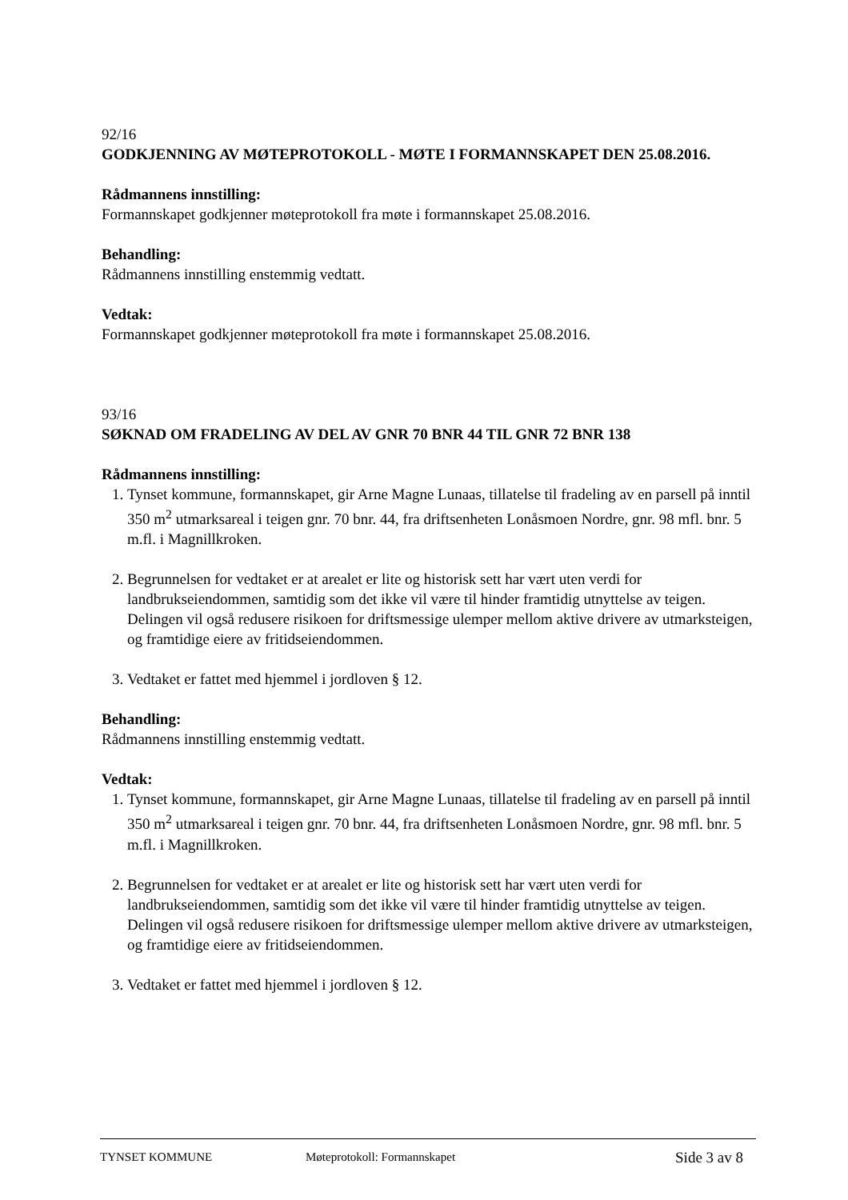92/16
GODKJENNING AV MØTEPROTOKOLL - MØTE I FORMANNSKAPET DEN 25.08.2016.
Rådmannens innstilling:
Formannskapet godkjenner møteprotokoll fra møte i formannskapet 25.08.2016.
Behandling:
Rådmannens innstilling enstemmig vedtatt.
Vedtak:
Formannskapet godkjenner møteprotokoll fra møte i formannskapet 25.08.2016.
93/16
SØKNAD OM FRADELING AV DEL AV GNR 70 BNR 44 TIL GNR 72 BNR 138
Rådmannens innstilling:
1. Tynset kommune, formannskapet, gir Arne Magne Lunaas, tillatelse til fradeling av en parsell på inntil 350 m<sup>2</sup> utmarksareal i teigen gnr. 70 bnr. 44, fra driftsenheten Lonåsmoen Nordre, gnr. 98 mfl. bnr. 5 m.fl. i Magnillkroken.
2. Begrunnelsen for vedtaket er at arealet er lite og historisk sett har vært uten verdi for landbrukseiendommen, samtidig som det ikke vil være til hinder framtidig utnyttelse av teigen. Delingen vil også redusere risikoen for driftsmessige ulemper mellom aktive drivere av utmarksteigen, og framtidige eiere av fritidseiendommen.
3. Vedtaket er fattet med hjemmel i jordloven § 12.
Behandling:
Rådmannens innstilling enstemmig vedtatt.
Vedtak:
1. Tynset kommune, formannskapet, gir Arne Magne Lunaas, tillatelse til fradeling av en parsell på inntil 350 m<sup>2</sup> utmarksareal i teigen gnr. 70 bnr. 44, fra driftsenheten Lonåsmoen Nordre, gnr. 98 mfl. bnr. 5 m.fl. i Magnillkroken.
2. Begrunnelsen for vedtaket er at arealet er lite og historisk sett har vært uten verdi for landbrukseiendommen, samtidig som det ikke vil være til hinder framtidig utnyttelse av teigen. Delingen vil også redusere risikoen for driftsmessige ulemper mellom aktive drivere av utmarksteigen, og framtidige eiere av fritidseiendommen.
3. Vedtaket er fattet med hjemmel i jordloven § 12.
TYNSET KOMMUNE Møteprotokoll: Formannskapet Side 3 av 8